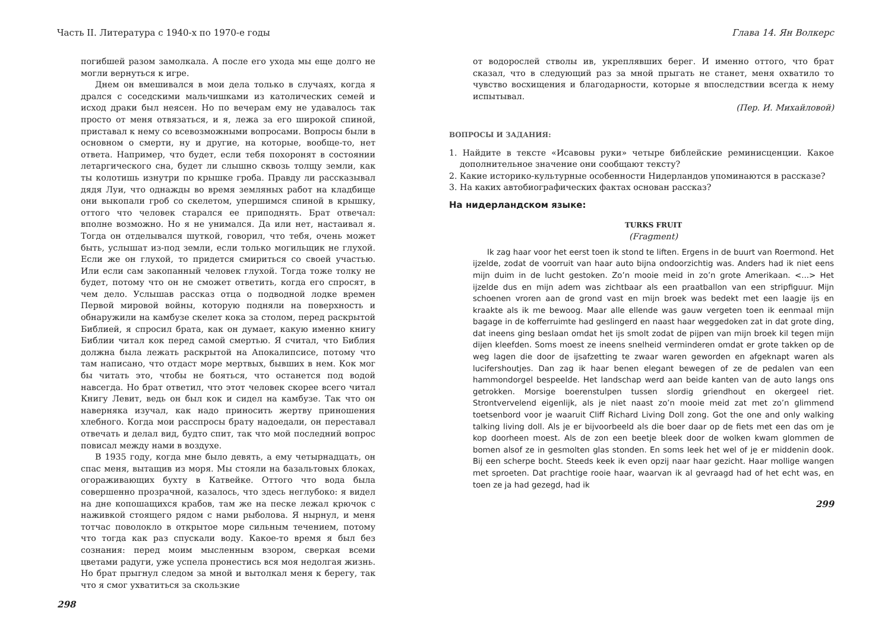Часть II. Литература с 1940-х по 1970-е годы
погибшей разом замолкала. А после его ухода мы еще долго не могли вернуться к игре.
Днем он вмешивался в мои дела только в случаях, когда я дрался с соседскими мальчишками из католических семей и исход драки был неясен. Но по вечерам ему не удавалось так просто от меня отвязаться, и я, лежа за его широкой спиной, приставал к нему со всевозможными вопросами. Вопросы были в основном о смерти, ну и другие, на которые, вообще-то, нет ответа. Например, что будет, если тебя похоронят в состоянии летаргического сна, будет ли слышно сквозь толщу земли, как ты колотишь изнутри по крышке гроба. Правду ли рассказывал дядя Луи, что однажды во время земляных работ на кладбище они выкопали гроб со скелетом, упершимся спиной в крышку, оттого что человек старался ее приподнять. Брат отвечал: вполне возможно. Но я не унимался. Да или нет, настаивал я. Тогда он отделывался шуткой, говорил, что тебя, очень может быть, услышат из-под земли, если только могильщик не глухой. Если же он глухой, то придется смириться со своей участью. Или если сам закопанный человек глухой. Тогда тоже толку не будет, потому что он не сможет ответить, когда его спросят, в чем дело. Услышав рассказ отца о подводной лодке времен Первой мировой войны, которую подняли на поверхность и обнаружили на камбузе скелет кока за столом, перед раскрытой Библией, я спросил брата, как он думает, какую именно книгу Библии читал кок перед самой смертью. Я считал, что Библия должна была лежать раскрытой на Апокалипсисе, потому что там написано, что отдаст море мертвых, бывших в нем. Кок мог бы читать это, чтобы не бояться, что останется под водой навсегда. Но брат ответил, что этот человек скорее всего читал Книгу Левит, ведь он был кок и сидел на камбузе. Так что он наверняка изучал, как надо приносить жертву приношения хлебного. Когда мои расспросы брату надоедали, он переставал отвечать и делал вид, будто спит, так что мой последний вопрос повисал между нами в воздухе.
В 1935 году, когда мне было девять, а ему четырнадцать, он спас меня, вытащив из моря. Мы стояли на базальтовых блоках, огораживающих бухту в Катвейке. Оттого что вода была совершенно прозрачной, казалось, что здесь неглубоко: я видел на дне копошащихся крабов, там же на песке лежал крючок с наживкой стоящего рядом с нами рыболова. Я нырнул, и меня тотчас поволокло в открытое море сильным течением, потому что тогда как раз спускали воду. Какое-то время я был без сознания: перед моим мысленным взором, сверкая всеми цветами радуги, уже успела пронестись вся моя недолгая жизнь. Но брат прыгнул следом за мной и вытолкал меня к берегу, так что я смог ухватиться за скользкие
298
Глава 14. Ян Волкерс
от водорослей стволы ив, укреплявших берег. И именно оттого, что брат сказал, что в следующий раз за мной прыгать не станет, меня охватило то чувство восхищения и благодарности, которые я впоследствии всегда к нему испытывал.
(Пер. И. Михайловой)
ВОПРОСЫ И ЗАДАНИЯ:
1. Найдите в тексте «Исавовы руки» четыре библейские реминисценции. Какое дополнительное значение они сообщают тексту?
2. Какие историко-культурные особенности Нидерландов упоминаются в рассказе?
3. На каких автобиографических фактах основан рассказ?
На нидерландском языке:
TURKS FRUIT
(Fragment)
Ik zag haar voor het eerst toen ik stond te liften. Ergens in de buurt van Roermond. Het ijzelde, zodat de voorruit van haar auto bijna ondoorzichtig was. Anders had ik niet eens mijn duim in de lucht gestoken. Zo’n mooie meid in zo’n grote Amerikaan. <...> Het ijzelde dus en mijn adem was zichtbaar als een praatballon van een stripfiguur. Mijn schoenen vroren aan de grond vast en mijn broek was bedekt met een laagje ijs en kraakte als ik me bewoog. Maar alle ellende was gauw vergeten toen ik eenmaal mijn bagage in de kofferruimte had geslingerd en naast haar weggedoken zat in dat grote ding, dat ineens ging beslaan omdat het ijs smolt zodat de pijpen van mijn broek kil tegen mijn dijen kleefden. Soms moest ze ineens snelheid verminderen omdat er grote takken op de weg lagen die door de ijsafzetting te zwaar waren geworden en afgeknapt waren als lucifershoutjes. Dan zag ik haar benen elegant bewegen of ze de pedalen van een hammondorgel bespeelde. Het landschap werd aan beide kanten van de auto langs ons getrokken. Morsige boerenstulpen tussen slordig griendhout en okergeel riet. Strontvervelend eigenlijk, als je niet naast zo’n mooie meid zat met zo’n glimmend toetsenbord voor je waaruit Cliff Richard Living Doll zong. Got the one and only walking talking living doll. Als je er bijvoorbeeld als die boer daar op de fiets met een das om je kop doorheen moest. Als de zon een beetje bleek door de wolken kwam glommen de bomen alsof ze in gesmolten glas stonden. En soms leek het wel of je er middenin dook. Bij een scherpe bocht. Steeds keek ik even opzij naar haar gezicht. Haar mollige wangen met sproeten. Dat prachtige rooie haar, waarvan ik al gevraagd had of het echt was, en toen ze ja had gezegd, had ik
299